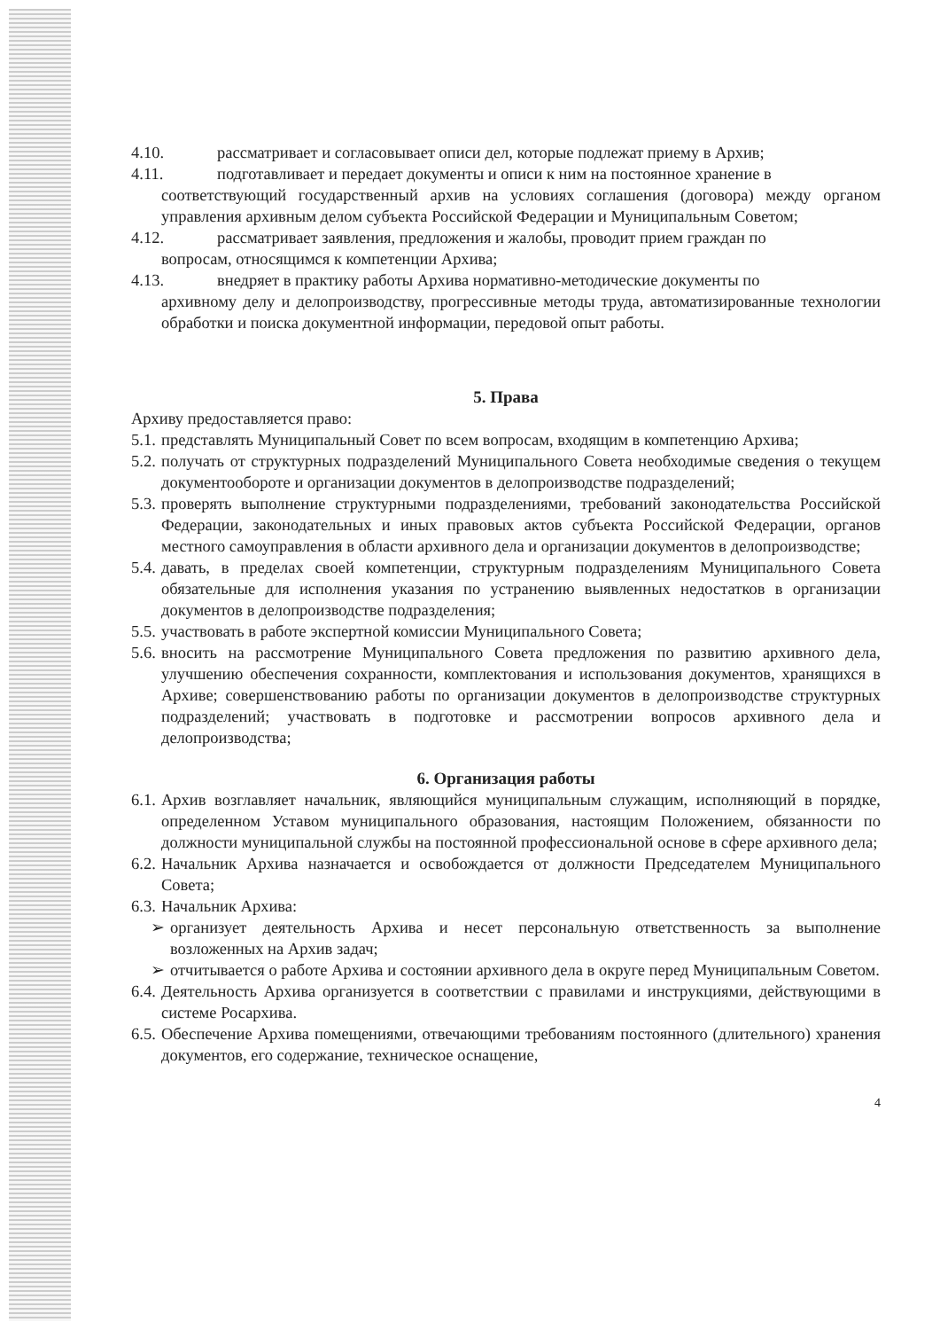4.10. рассматривает и согласовывает описи дел, которые подлежат приему в Архив;
4.11. подготавливает и передает документы и описи к ним на постоянное хранение в
соответствующий государственный архив на условиях соглашения (договора) между органом управления архивным делом субъекта Российской Федерации и Муниципальным Советом;
4.12. рассматривает заявления, предложения и жалобы, проводит прием граждан по
вопросам, относящимся к компетенции Архива;
4.13. внедряет в практику работы Архива нормативно-методические документы по
архивному делу и делопроизводству, прогрессивные методы труда, автоматизированные технологии обработки и поиска документной информации, передовой опыт работы.
5. Права
Архиву предоставляется право:
5.1.
представлять Муниципальный Совет по всем вопросам, входящим в компетенцию Архива;
5.2.
получать от структурных подразделений Муниципального Совета необходимые сведения о текущем документообороте и организации документов в делопроизводстве подразделений;
5.3.
проверять выполнение структурными подразделениями, требований законодательства Российской Федерации, законодательных и иных правовых актов субъекта Российской Федерации, органов местного самоуправления в области архивного дела и организации документов в делопроизводстве;
5.4.
давать, в пределах своей компетенции, структурным подразделениям Муниципального Совета обязательные для исполнения указания по устранению выявленных недостатков в организации документов в делопроизводстве подразделения;
5.5.
участвовать в работе экспертной комиссии Муниципального Совета;
5.6.
вносить на рассмотрение Муниципального Совета предложения по развитию архивного дела, улучшению обеспечения сохранности, комплектования и использования документов, хранящихся в Архиве; совершенствованию работы по организации документов в делопроизводстве структурных подразделений; участвовать в подготовке и рассмотрении вопросов архивного дела и делопроизводства;
6. Организация работы
6.1.
Архив возглавляет начальник, являющийся муниципальным служащим, исполняющий в порядке, определенном Уставом муниципального образования, настоящим Положением, обязанности по должности муниципальной службы на постоянной профессиональной основе в сфере архивного дела;
6.2.
Начальник Архива назначается и освобождается от должности Председателем Муниципального Совета;
6.3.
Начальник Архива:
➢ организует деятельность Архива и несет персональную ответственность за выполнение возложенных на Архив задач;
➢ отчитывается о работе Архива и состоянии архивного дела в округе перед Муниципальным Советом.
6.4.
Деятельность Архива организуется в соответствии с правилами и инструкциями, действующими в системе Росархива.
6.5.
Обеспечение Архива помещениями, отвечающими требованиям постоянного (длительного) хранения документов, его содержание, техническое оснащение,
4